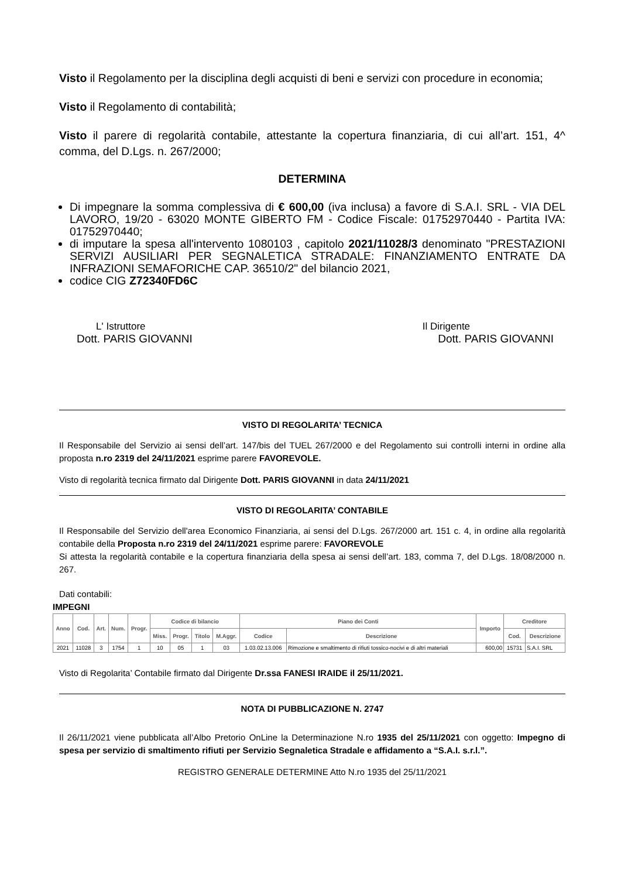Visto il Regolamento per la disciplina degli acquisti di beni e servizi con procedure in economia;
Visto il Regolamento di contabilità;
Visto il parere di regolarità contabile, attestante la copertura finanziaria, di cui all’art. 151, 4^ comma, del D.Lgs. n. 267/2000;
DETERMINA
Di impegnare la somma complessiva di € 600,00 (iva inclusa) a favore di S.A.I. SRL - VIA DEL LAVORO, 19/20 - 63020 MONTE GIBERTO FM - Codice Fiscale: 01752970440 - Partita IVA: 01752970440;
di imputare la spesa all'intervento 1080103 , capitolo 2021/11028/3 denominato "PRESTAZIONI SERVIZI AUSILIARI PER SEGNALETICA STRADALE: FINANZIAMENTO ENTRATE DA INFRAZIONI SEMAFORICHE CAP. 36510/2" del bilancio 2021,
codice CIG Z72340FD6C
L' Istruttore
Dott. PARIS GIOVANNI
Il Dirigente
Dott. PARIS GIOVANNI
VISTO DI REGOLARITA’ TECNICA
Il Responsabile del Servizio ai sensi dell’art. 147/bis del TUEL 267/2000 e del Regolamento sui controlli interni in ordine alla proposta n.ro 2319 del 24/11/2021 esprime parere FAVOREVOLE.
Visto di regolarità tecnica firmato dal Dirigente Dott. PARIS GIOVANNI in data 24/11/2021
VISTO DI REGOLARITA’ CONTABILE
Il Responsabile del Servizio dell'area Economico Finanziaria, ai sensi del D.Lgs. 267/2000 art. 151 c. 4, in ordine alla regolarità contabile della Proposta n.ro 2319 del 24/11/2021 esprime parere: FAVOREVOLE
Si attesta la regolarità contabile e la copertura finanziaria della spesa ai sensi dell’art. 183, comma 7, del D.Lgs. 18/08/2000 n. 267.
Dati contabili:
IMPEGNI
| Anno | Cod. | Art. | Num. | Progr. | Codice di bilancio | | | | Piano dei Conti | | Importo | Creditore | |
| --- | --- | --- | --- | --- | --- | --- | --- | --- | --- | --- | --- | --- | --- |
| | | | | | Miss. | Progr. | Titolo | M.Aggr. | Codice | Descrizione | | Cod. | Descrizione |
| 2021 | 11028 | 3 | 1754 | 1 | 10 | 05 | 1 | 03 | 1.03.02.13.006 | Rimozione e smaltimento di rifiuti tossico-nocivi e di altri materiali | 600,00 | 15731 | S.A.I. SRL |
Visto di Regolarita’ Contabile firmato dal Dirigente Dr.ssa FANESI IRAIDE il 25/11/2021.
NOTA DI PUBBLICAZIONE N. 2747
Il 26/11/2021 viene pubblicata all’Albo Pretorio OnLine la Determinazione N.ro 1935 del 25/11/2021 con oggetto: Impegno di spesa per servizio di smaltimento rifiuti per Servizio Segnaletica Stradale e affidamento a “S.A.I. s.r.l.”.
REGISTRO GENERALE DETERMINE Atto N.ro 1935 del 25/11/2021